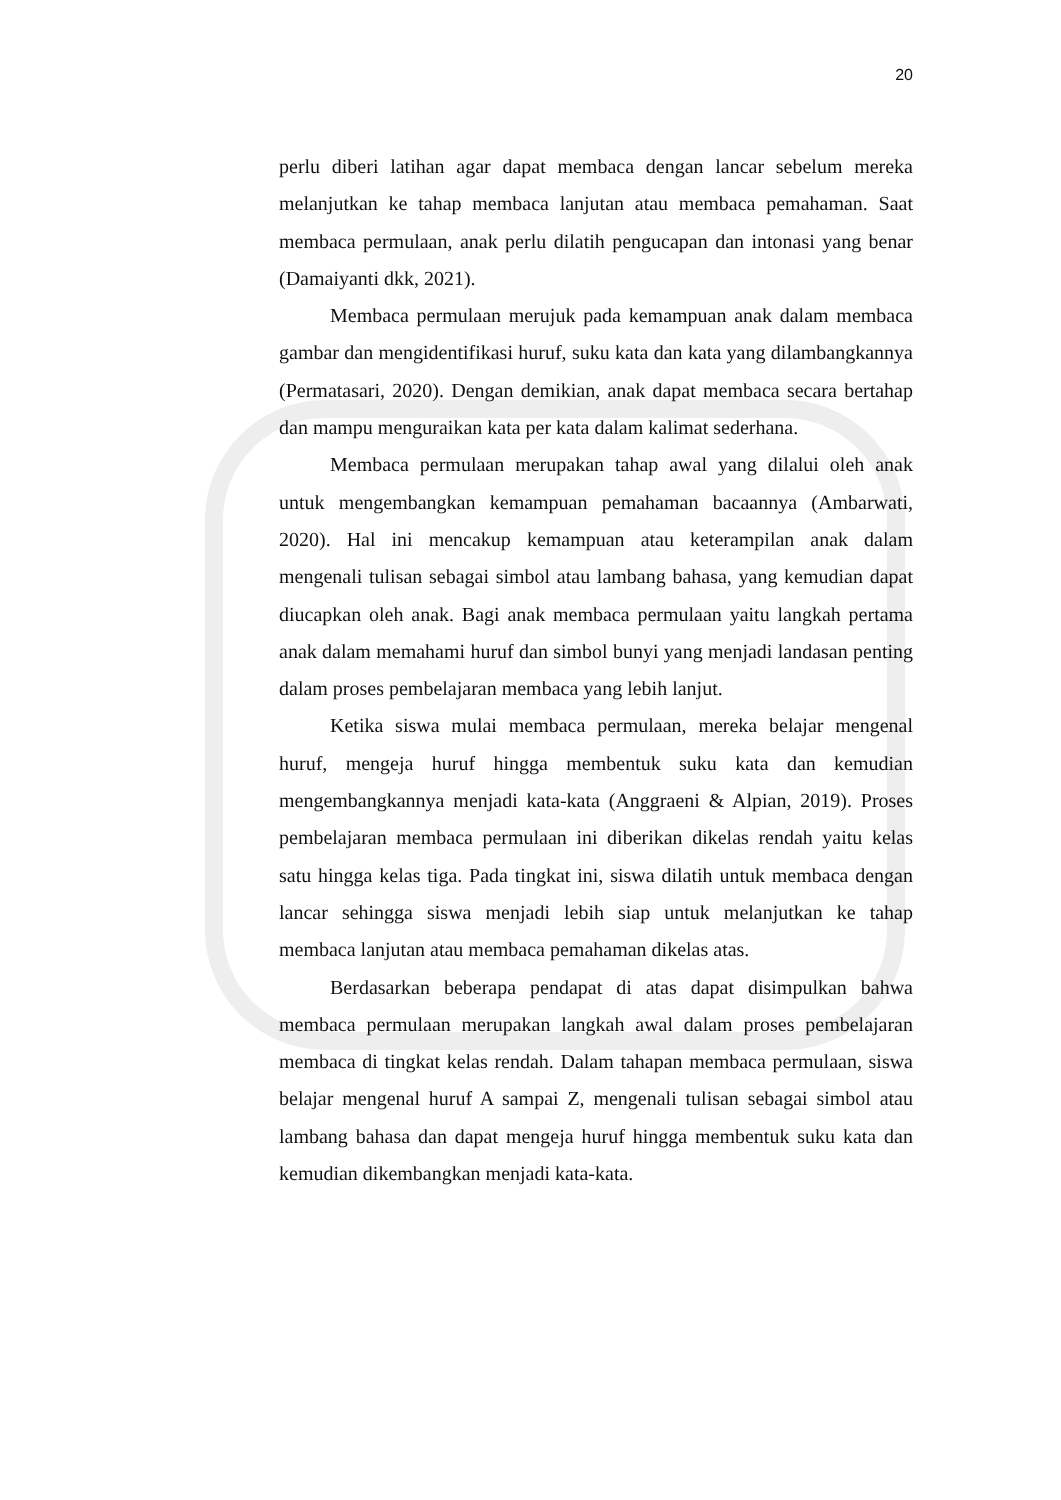20
perlu diberi latihan agar dapat membaca dengan lancar sebelum mereka melanjutkan ke tahap membaca lanjutan atau membaca pemahaman. Saat membaca permulaan, anak perlu dilatih pengucapan dan intonasi yang benar (Damaiyanti dkk, 2021).
Membaca permulaan merujuk pada kemampuan anak dalam membaca gambar dan mengidentifikasi huruf, suku kata dan kata yang dilambangkannya (Permatasari, 2020). Dengan demikian, anak dapat membaca secara bertahap dan mampu menguraikan kata per kata dalam kalimat sederhana.
Membaca permulaan merupakan tahap awal yang dilalui oleh anak untuk mengembangkan kemampuan pemahaman bacaannya (Ambarwati, 2020). Hal ini mencakup kemampuan atau keterampilan anak dalam mengenali tulisan sebagai simbol atau lambang bahasa, yang kemudian dapat diucapkan oleh anak. Bagi anak membaca permulaan yaitu langkah pertama anak dalam memahami huruf dan simbol bunyi yang menjadi landasan penting dalam proses pembelajaran membaca yang lebih lanjut.
Ketika siswa mulai membaca permulaan, mereka belajar mengenal huruf, mengeja huruf hingga membentuk suku kata dan kemudian mengembangkannya menjadi kata-kata (Anggraeni & Alpian, 2019). Proses pembelajaran membaca permulaan ini diberikan dikelas rendah yaitu kelas satu hingga kelas tiga. Pada tingkat ini, siswa dilatih untuk membaca dengan lancar sehingga siswa menjadi lebih siap untuk melanjutkan ke tahap membaca lanjutan atau membaca pemahaman dikelas atas.
Berdasarkan beberapa pendapat di atas dapat disimpulkan bahwa membaca permulaan merupakan langkah awal dalam proses pembelajaran membaca di tingkat kelas rendah. Dalam tahapan membaca permulaan, siswa belajar mengenal huruf A sampai Z, mengenali tulisan sebagai simbol atau lambang bahasa dan dapat mengeja huruf hingga membentuk suku kata dan kemudian dikembangkan menjadi kata-kata.